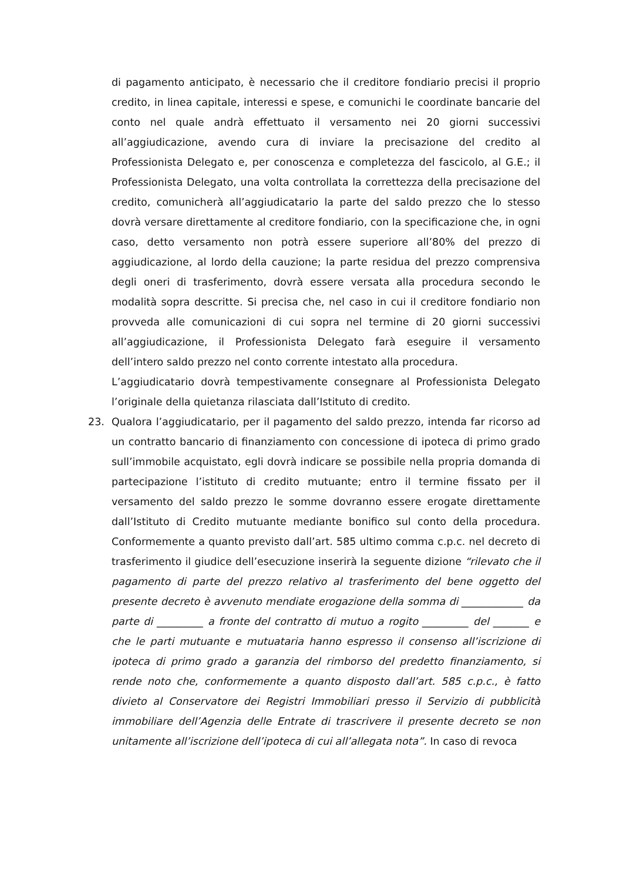di pagamento anticipato, è necessario che il creditore fondiario precisi il proprio credito, in linea capitale, interessi e spese, e comunichi le coordinate bancarie del conto nel quale andrà effettuato il versamento nei 20 giorni successivi all’aggiudicazione, avendo cura di inviare la precisazione del credito al Professionista Delegato e, per conoscenza e completezza del fascicolo, al G.E.; il Professionista Delegato, una volta controllata la correttezza della precisazione del credito, comunicherà all’aggiudicatario la parte del saldo prezzo che lo stesso dovrà versare direttamente al creditore fondiario, con la specificazione che, in ogni caso, detto versamento non potrà essere superiore all’80% del prezzo di aggiudicazione, al lordo della cauzione; la parte residua del prezzo comprensiva degli oneri di trasferimento, dovrà essere versata alla procedura secondo le modalità sopra descritte. Si precisa che, nel caso in cui il creditore fondiario non provveda alle comunicazioni di cui sopra nel termine di 20 giorni successivi all’aggiudicazione, il Professionista Delegato farà eseguire il versamento dell’intero saldo prezzo nel conto corrente intestato alla procedura.
L’aggiudicatario dovrà tempestivamente consegnare al Professionista Delegato l’originale della quietanza rilasciata dall’Istituto di credito.
23. Qualora l’aggiudicatario, per il pagamento del saldo prezzo, intenda far ricorso ad un contratto bancario di finanziamento con concessione di ipoteca di primo grado sull’immobile acquistato, egli dovrà indicare se possibile nella propria domanda di partecipazione l’istituto di credito mutuante; entro il termine fissato per il versamento del saldo prezzo le somme dovranno essere erogate direttamente dall’Istituto di Credito mutuante mediante bonifico sul conto della procedura. Conformemente a quanto previsto dall’art. 585 ultimo comma c.p.c. nel decreto di trasferimento il giudice dell’esecuzione inserirà la seguente dizione “rilevato che il pagamento di parte del prezzo relativo al trasferimento del bene oggetto del presente decreto è avvenuto mendiate erogazione della somma di ____________ da parte di _________ a fronte del contratto di mutuo a rogito _________ del _______ e che le parti mutuante e mutuataria hanno espresso il consenso all’iscrizione di ipoteca di primo grado a garanzia del rimborso del predetto finanziamento, si rende noto che, conformemente a quanto disposto dall’art. 585 c.p.c., è fatto divieto al Conservatore dei Registri Immobiliari presso il Servizio di pubblicità immobiliare dell’Agenzia delle Entrate di trascrivere il presente decreto se non unitamente all’iscrizione dell’ipoteca di cui all’allegata nota”. In caso di revoca